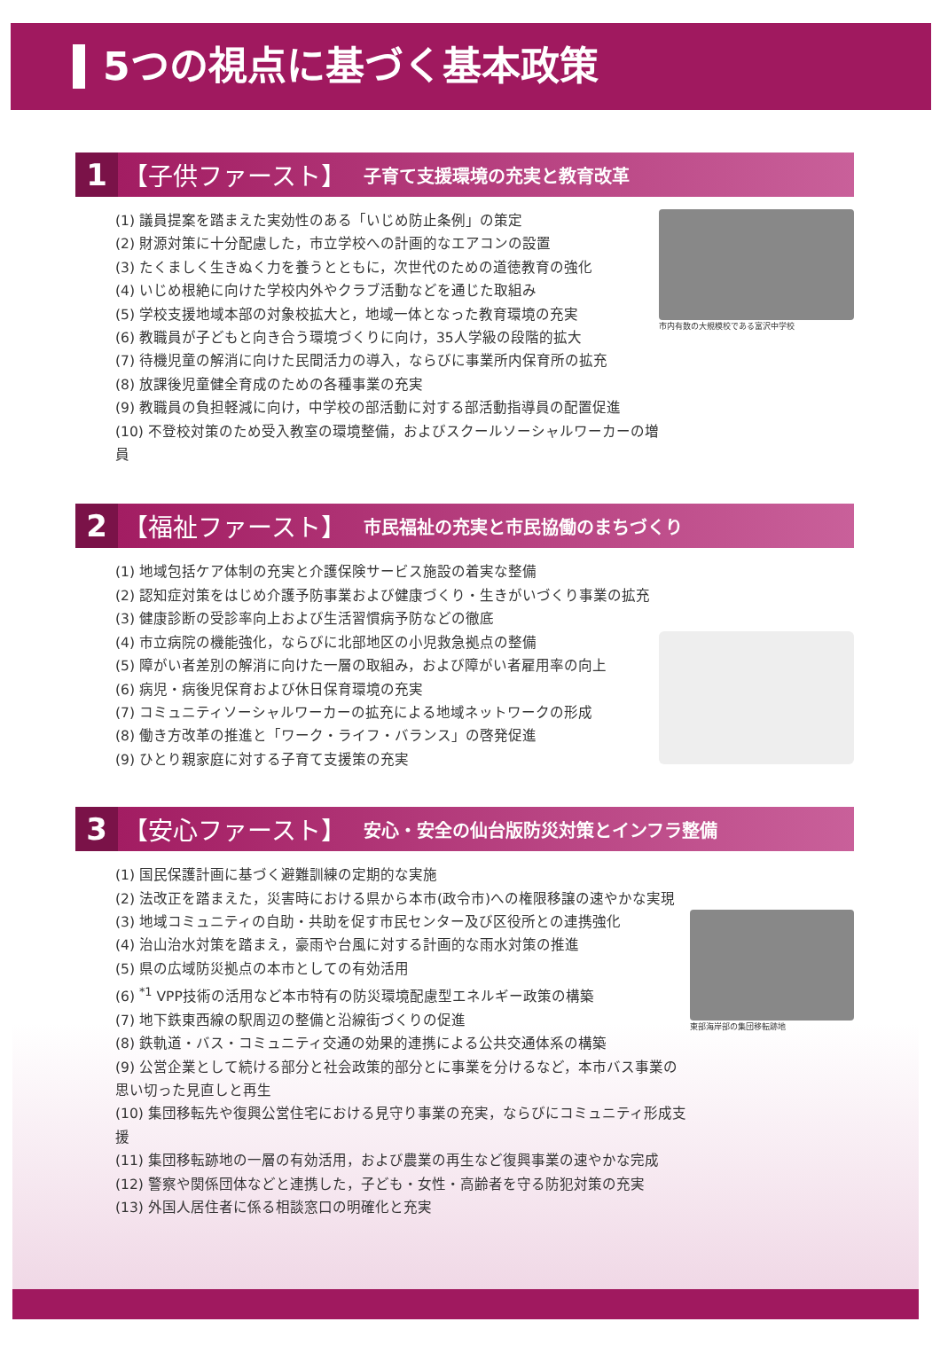5つの視点に基づく基本政策
1
【子供ファースト】 子育て支援環境の充実と教育改革
(1) 議員提案を踏まえた実効性のある「いじめ防止条例」の策定
(2) 財源対策に十分配慮した，市立学校への計画的なエアコンの設置
(3) たくましく生きぬく力を養うとともに，次世代のための道徳教育の強化
(4) いじめ根絶に向けた学校内外やクラブ活動などを通じた取組み
(5) 学校支援地域本部の対象校拡大と，地域一体となった教育環境の充実
(6) 教職員が子どもと向き合う環境づくりに向け，35人学級の段階的拡大
(7) 待機児童の解消に向けた民間活力の導入，ならびに事業所内保育所の拡充
(8) 放課後児童健全育成のための各種事業の充実
(9) 教職員の負担軽減に向け，中学校の部活動に対する部活動指導員の配置促進
(10) 不登校対策のため受入教室の環境整備，およびスクールソーシャルワーカーの増員
市内有数の大規模校である富沢中学校
2
【福祉ファースト】 市民福祉の充実と市民協働のまちづくり
(1) 地域包括ケア体制の充実と介護保険サービス施設の着実な整備
(2) 認知症対策をはじめ介護予防事業および健康づくり・生きがいづくり事業の拡充
(3) 健康診断の受診率向上および生活習慣病予防などの徹底
(4) 市立病院の機能強化，ならびに北部地区の小児救急拠点の整備
(5) 障がい者差別の解消に向けた一層の取組み，および障がい者雇用率の向上
(6) 病児・病後児保育および休日保育環境の充実
(7) コミュニティソーシャルワーカーの拡充による地域ネットワークの形成
(8) 働き方改革の推進と「ワーク・ライフ・バランス」の啓発促進
(9) ひとり親家庭に対する子育て支援策の充実
3
【安心ファースト】 安心・安全の仙台版防災対策とインフラ整備
(1) 国民保護計画に基づく避難訓練の定期的な実施
(2) 法改正を踏まえた，災害時における県から本市(政令市)への権限移譲の速やかな実現
(3) 地域コミュニティの自助・共助を促す市民センター及び区役所との連携強化
(4) 治山治水対策を踏まえ，豪雨や台風に対する計画的な雨水対策の推進
(5) 県の広域防災拠点の本市としての有効活用
(6) <sup>*1</sup> VPP技術の活用など本市特有の防災環境配慮型エネルギー政策の構築
(7) 地下鉄東西線の駅周辺の整備と沿線街づくりの促進
(8) 鉄軌道・バス・コミュニティ交通の効果的連携による公共交通体系の構築
(9) 公営企業として続ける部分と社会政策的部分とに事業を分けるなど，本市バス事業の思い切った見直しと再生
(10) 集団移転先や復興公営住宅における見守り事業の充実，ならびにコミュニティ形成支援
(11) 集団移転跡地の一層の有効活用，および農業の再生など復興事業の速やかな完成
(12) 警察や関係団体などと連携した，子ども・女性・高齢者を守る防犯対策の充実
(13) 外国人居住者に係る相談窓口の明確化と充実
東部海岸部の集団移転跡地